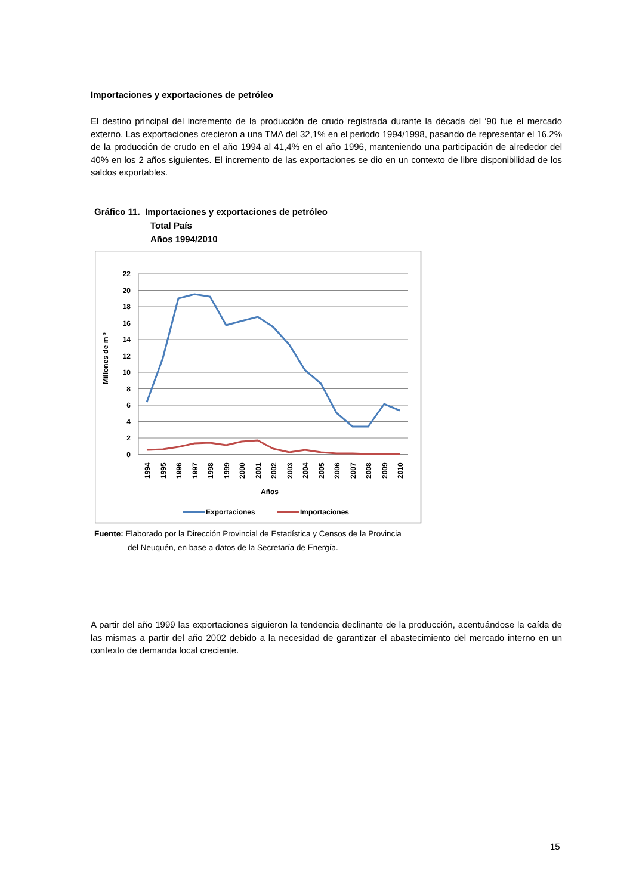Importaciones y exportaciones de petróleo
El destino principal del incremento de la producción de crudo registrada durante la década del ‘90 fue el mercado externo. Las exportaciones crecieron a una TMA del 32,1% en el periodo 1994/1998, pasando de representar el 16,2% de la producción de crudo en el año 1994 al 41,4% en el año 1996, manteniendo una participación de alrededor del 40% en los 2 años siguientes. El incremento de las exportaciones se dio en un contexto de libre disponibilidad de los saldos exportables.
Gráfico 11. Importaciones y exportaciones de petróleo
Total País
Años 1994/2010
22
20
18
16
14
12
10
8
6
4
2
0
Millones de m ³
1994
1995
1996
1997
1998
1999
2000
2001
2002
2003
2004
2005
2006
2007
2008
2009
2010
Años
Exportaciones
Importaciones
Fuente: Elaborado por la Dirección Provincial de Estadística y Censos de la Provincia
del Neuquén, en base a datos de la Secretaría de Energía.
A partir del año 1999 las exportaciones siguieron la tendencia declinante de la producción, acentuándose la caída de las mismas a partir del año 2002 debido a la necesidad de garantizar el abastecimiento del mercado interno en un contexto de demanda local creciente.
15